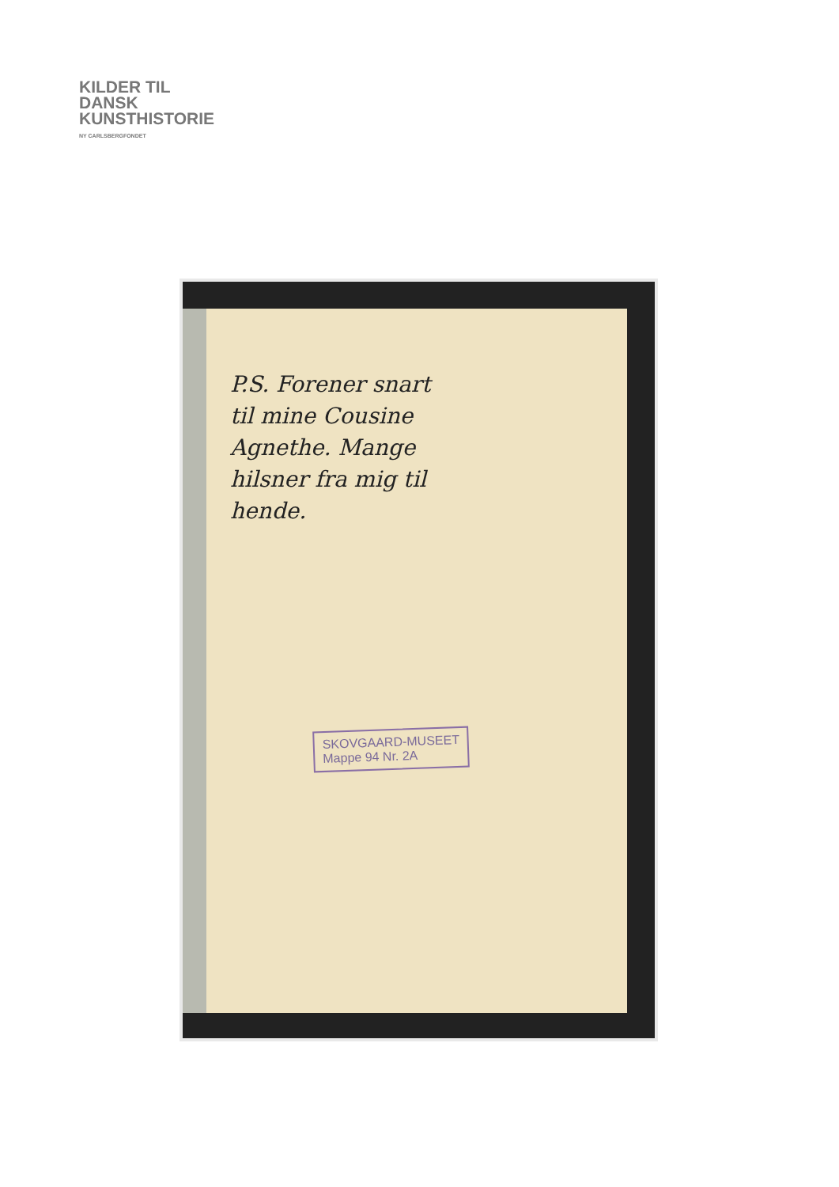KILDER TIL
DANSK
KUNSTHISTORIE
NY CARLSBERGFONDET
P.S. Forener snart
til mine Cousine
Agnethe. Mange
hilsner fra mig til
hende.
SKOVGAARD-MUSEET
Mappe 94 Nr. 2A